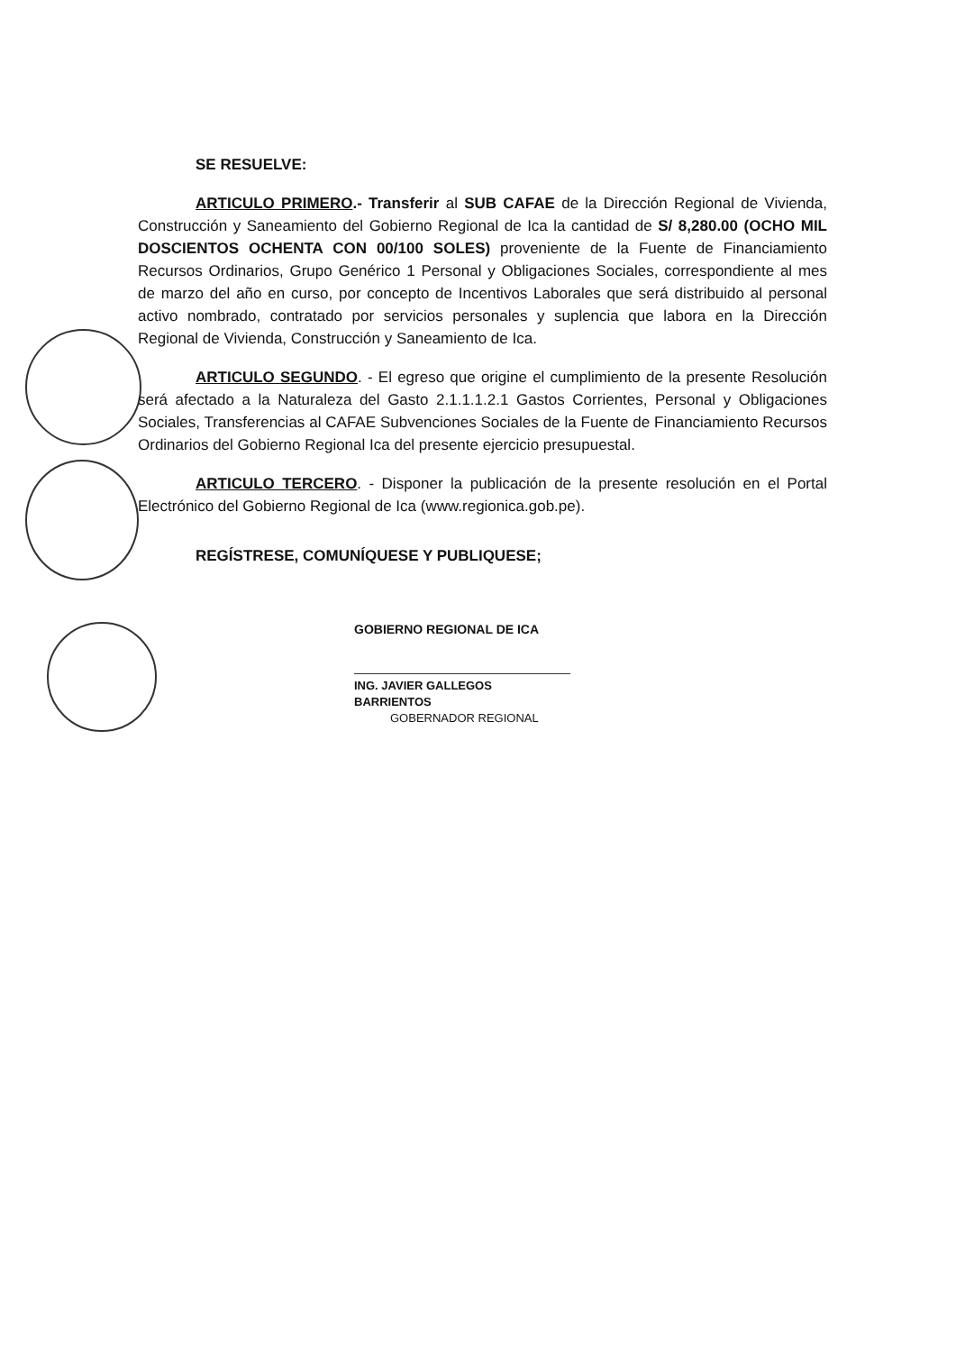SE RESUELVE:
ARTICULO PRIMERO.- Transferir al SUB CAFAE de la Dirección Regional de Vivienda, Construcción y Saneamiento del Gobierno Regional de Ica la cantidad de S/ 8,280.00 (OCHO MIL DOSCIENTOS OCHENTA CON 00/100 SOLES) proveniente de la Fuente de Financiamiento Recursos Ordinarios, Grupo Genérico 1 Personal y Obligaciones Sociales, correspondiente al mes de marzo del año en curso, por concepto de Incentivos Laborales que será distribuido al personal activo nombrado, contratado por servicios personales y suplencia que labora en la Dirección Regional de Vivienda, Construcción y Saneamiento de Ica.
ARTICULO SEGUNDO. - El egreso que origine el cumplimiento de la presente Resolución será afectado a la Naturaleza del Gasto 2.1.1.1.2.1 Gastos Corrientes, Personal y Obligaciones Sociales, Transferencias al CAFAE Subvenciones Sociales de la Fuente de Financiamiento Recursos Ordinarios del Gobierno Regional Ica del presente ejercicio presupuestal.
ARTICULO TERCERO. - Disponer la publicación de la presente resolución en el Portal Electrónico del Gobierno Regional de Ica (www.regionica.gob.pe).
REGÍSTRESE, COMUNÍQUESE Y PUBLIQUESE;
GOBIERNO REGIONAL DE ICA
ING. JAVIER GALLEGOS BARRIENTOS
GOBERNADOR REGIONAL